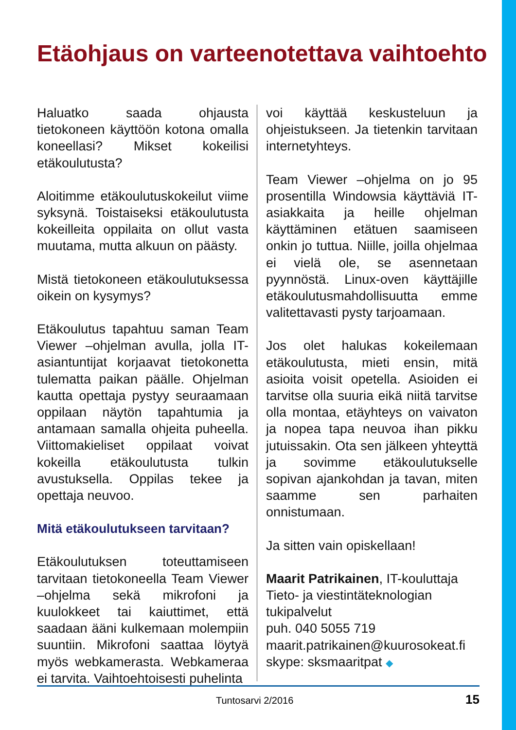Etäohjaus on varteenotettava vaihtoehto
Haluatko saada ohjausta tietokoneen käyttöön kotona omalla koneellasi? Mikset kokeilisi etäkoulutusta?
Aloitimme etäkoulutuskokeilut viime syksynä. Toistaiseksi etäkoulutusta kokeilleita oppilaita on ollut vasta muutama, mutta alkuun on päästy.
Mistä tietokoneen etäkoulutuksessa oikein on kysymys?
Etäkoulutus tapahtuu saman Team Viewer –ohjelman avulla, jolla IT-asiantuntijat korjaavat tietokonetta tulematta paikan päälle. Ohjelman kautta opettaja pystyy seuraamaan oppilaan näytön tapahtumia ja antamaan samalla ohjeita puheella. Viittomakieliset oppilaat voivat kokeilla etäkoulutusta tulkin avustuksella. Oppilas tekee ja opettaja neuvoo.
Mitä etäkoulutukseen tarvitaan?
Etäkoulutuksen toteuttamiseen tarvitaan tietokoneella Team Viewer –ohjelma sekä mikrofoni ja kuulokkeet tai kaiuttimet, että saadaan ääni kulkemaan molempiin suuntiin. Mikrofoni saattaa löytyä myös webkamerasta. Webkameraa ei tarvita. Vaihtoehtoisesti puhelinta
voi käyttää keskusteluun ja ohjeistukseen. Ja tietenkin tarvitaan internetyhteys.
Team Viewer –ohjelma on jo 95 prosentilla Windowsia käyttäviä IT-asiakkaita ja heille ohjelman käyttäminen etätuen saamiseen onkin jo tuttua. Niille, joilla ohjelmaa ei vielä ole, se asennetaan pyynnöstä. Linux-oven käyttäjille etäkoulutusmahdollisuutta emme valitettavasti pysty tarjoamaan.
Jos olet halukas kokeilemaan etäkoulutusta, mieti ensin, mitä asioita voisit opetella. Asioiden ei tarvitse olla suuria eikä niitä tarvitse olla montaa, etäyhteys on vaivaton ja nopea tapa neuvoa ihan pikku jutuissakin. Ota sen jälkeen yhteyttä ja sovimme etäkoulutukselle sopivan ajankohdan ja tavan, miten saamme sen parhaiten onnistumaan.
Ja sitten vain opiskellaan!
Maarit Patrikainen, IT-kouluttaja
Tieto- ja viestintäteknologian tukipalvelut
puh. 040 5055 719
maarit.patrikainen@kuurosokeat.fi
skype: sksmaaritpat ◆
Tuntosarvi 2/2016 15